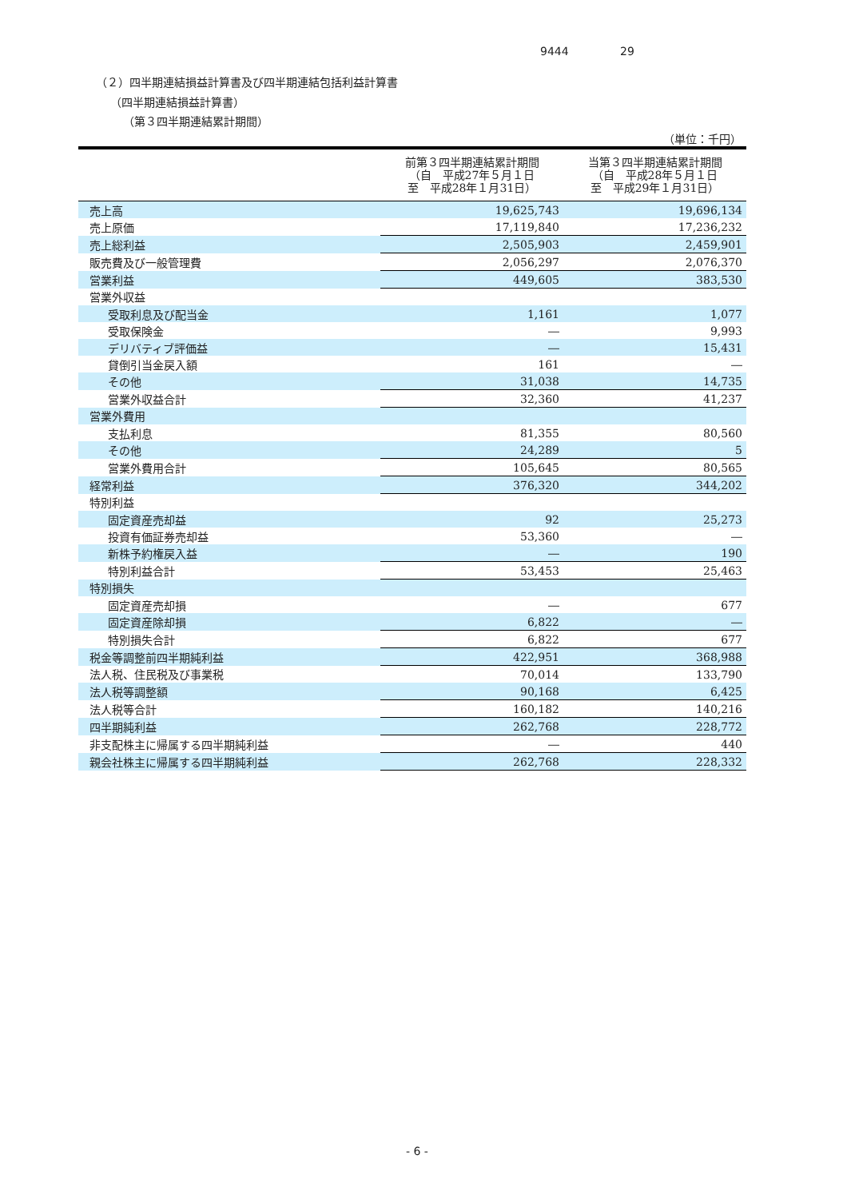9444 29
（２）四半期連結損益計算書及び四半期連結包括利益計算書
（四半期連結損益計算書）
（第３四半期連結累計期間）
（単位：千円）
| | 前第３四半期連結累計期間 （自 平成27年５月１日 至 平成28年１月31日） | 当第３四半期連結累計期間 （自 平成28年５月１日 至 平成29年１月31日） |
| --- | --- | --- |
| 売上高 | 19,625,743 | 19,696,134 |
| 売上原価 | 17,119,840 | 17,236,232 |
| 売上総利益 | 2,505,903 | 2,459,901 |
| 販売費及び一般管理費 | 2,056,297 | 2,076,370 |
| 営業利益 | 449,605 | 383,530 |
| 営業外収益 | | |
| 受取利息及び配当金 | 1,161 | 1,077 |
| 受取保険金 | ― | 9,993 |
| デリバティブ評価益 | ― | 15,431 |
| 貸倒引当金戻入額 | 161 | ― |
| その他 | 31,038 | 14,735 |
| 営業外収益合計 | 32,360 | 41,237 |
| 営業外費用 | | |
| 支払利息 | 81,355 | 80,560 |
| その他 | 24,289 | 5 |
| 営業外費用合計 | 105,645 | 80,565 |
| 経常利益 | 376,320 | 344,202 |
| 特別利益 | | |
| 固定資産売却益 | 92 | 25,273 |
| 投資有価証券売却益 | 53,360 | ― |
| 新株予約権戻入益 | ― | 190 |
| 特別利益合計 | 53,453 | 25,463 |
| 特別損失 | | |
| 固定資産売却損 | ― | 677 |
| 固定資産除却損 | 6,822 | ― |
| 特別損失合計 | 6,822 | 677 |
| 税金等調整前四半期純利益 | 422,951 | 368,988 |
| 法人税、住民税及び事業税 | 70,014 | 133,790 |
| 法人税等調整額 | 90,168 | 6,425 |
| 法人税等合計 | 160,182 | 140,216 |
| 四半期純利益 | 262,768 | 228,772 |
| 非支配株主に帰属する四半期純利益 | ― | 440 |
| 親会社株主に帰属する四半期純利益 | 262,768 | 228,332 |
- 6 -